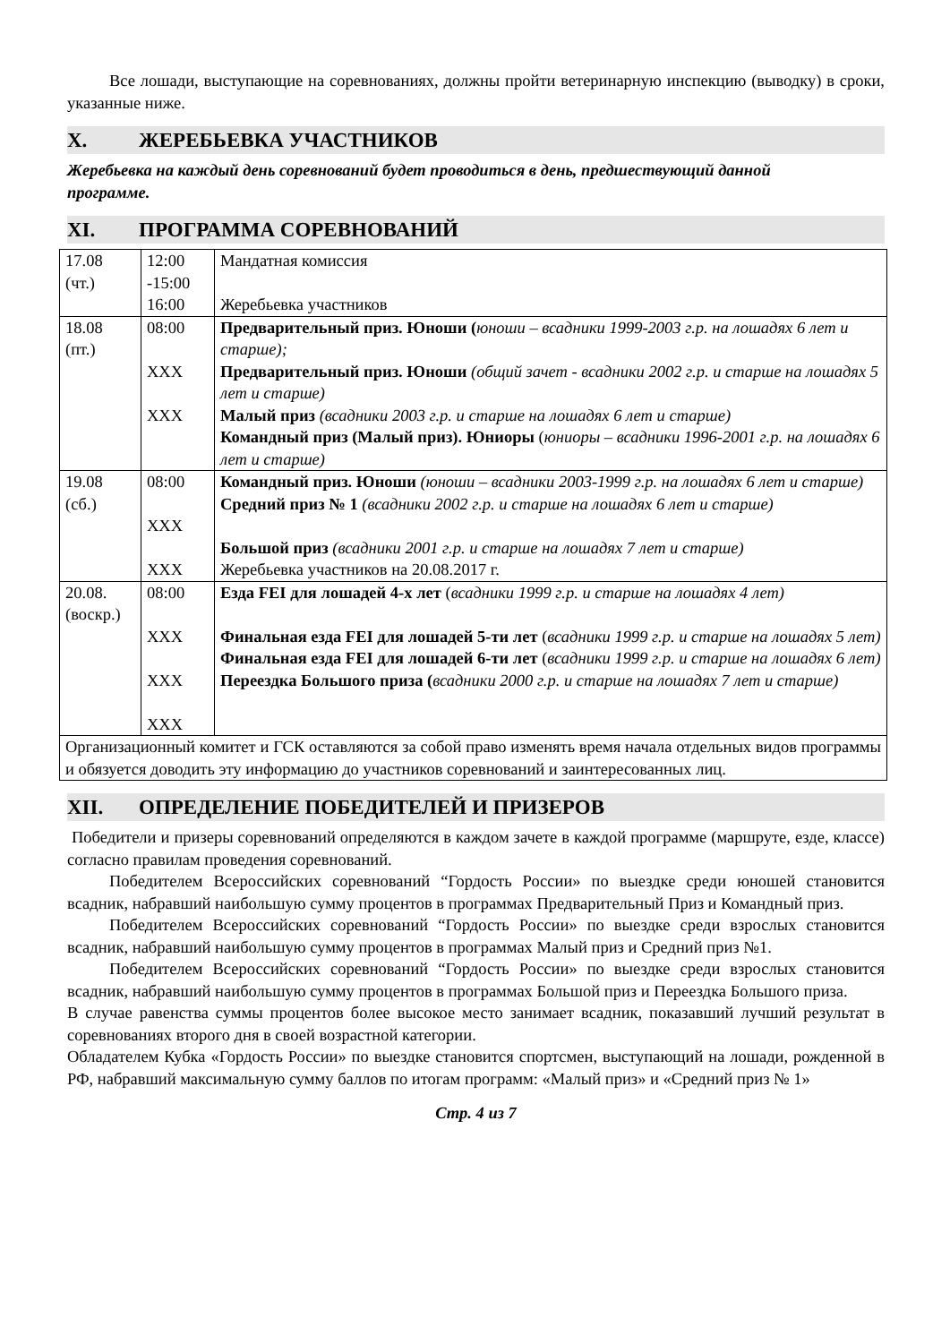Все лошади, выступающие на соревнованиях, должны пройти ветеринарную инспекцию (выводку) в сроки, указанные ниже.
X. ЖЕРЕБЬЕВКА УЧАСТНИКОВ
Жеребьевка на каждый день соревнований будет проводиться в день, предшествующий данной программе.
XI. ПРОГРАММА СОРЕВНОВАНИЙ
| 17.08 (чт.) | 12:00 -15:00 16:00 | Мандатная комиссия Жеребьевка участников |
| 18.08 (пт.) | 08:00 XXX XXX | Предварительный приз. Юноши ( юноши – всадники 1999-2003 г.р. на лошадях 6 лет и старше); Предварительный приз. Юноши (общий зачет - всадники 2002 г.р. и старше на лошадях 5 лет и старше) Малый приз (всадники 2003 г.р. и старше на лошадях 6 лет и старше) Командный приз (Малый приз). Юниоры ( юниоры – всадники 1996-2001 г.р. на лошадях 6 лет и старше) |
| 19.08 (сб.) | 08:00 XXX XXX | Командный приз. Юноши (юноши – всадники 2003-1999 г.р. на лошадях 6 лет и старше) Средний приз № 1 (всадники 2002 г.р. и старше на лошадях 6 лет и старше) Большой приз (всадники 2001 г.р. и старше на лошадях 7 лет и старше) Жеребьевка участников на 20.08.2017 г. |
| 20.08. (воскр.) | 08:00 XXX XXX XXX | Езда FEI для лошадей 4-х лет ( всадники 1999 г.р. и старше на лошадях 4 лет) Финальная езда FEI для лошадей 5-ти лет ( всадники 1999 г.р. и старше на лошадях 5 лет) Финальная езда FEI для лошадей 6-ти лет ( всадники 1999 г.р. и старше на лошадях 6 лет) Переездка Большого приза ( всадники 2000 г.р. и старше на лошадях 7 лет и старше) |
| Организационный комитет и ГСК оставляются за собой право изменять время начала отдельных видов программы и обязуется доводить эту информацию до участников соревнований и заинтересованных лиц. | | |
XII. ОПРЕДЕЛЕНИЕ ПОБЕДИТЕЛЕЙ И ПРИЗЕРОВ
Победители и призеры соревнований определяются в каждом зачете в каждой программе (маршруте, езде, классе) согласно правилам проведения соревнований.
Победителем Всероссийских соревнований “Гордость России» по выездке среди юношей становится всадник, набравший наибольшую сумму процентов в программах Предварительный Приз и Командный приз.
Победителем Всероссийских соревнований “Гордость России» по выездке среди взрослых становится всадник, набравший наибольшую сумму процентов в программах Малый приз и Средний приз №1.
Победителем Всероссийских соревнований “Гордость России» по выездке среди взрослых становится всадник, набравший наибольшую сумму процентов в программах Большой приз и Переездка Большого приза.
В случае равенства суммы процентов более высокое место занимает всадник, показавший лучший результат в соревнованиях второго дня в своей возрастной категории.
Обладателем Кубка «Гордость России» по выездке становится спортсмен, выступающий на лошади, рожденной в РФ, набравший максимальную сумму баллов по итогам программ: «Малый приз» и «Средний приз № 1»
Стр. 4 из 7